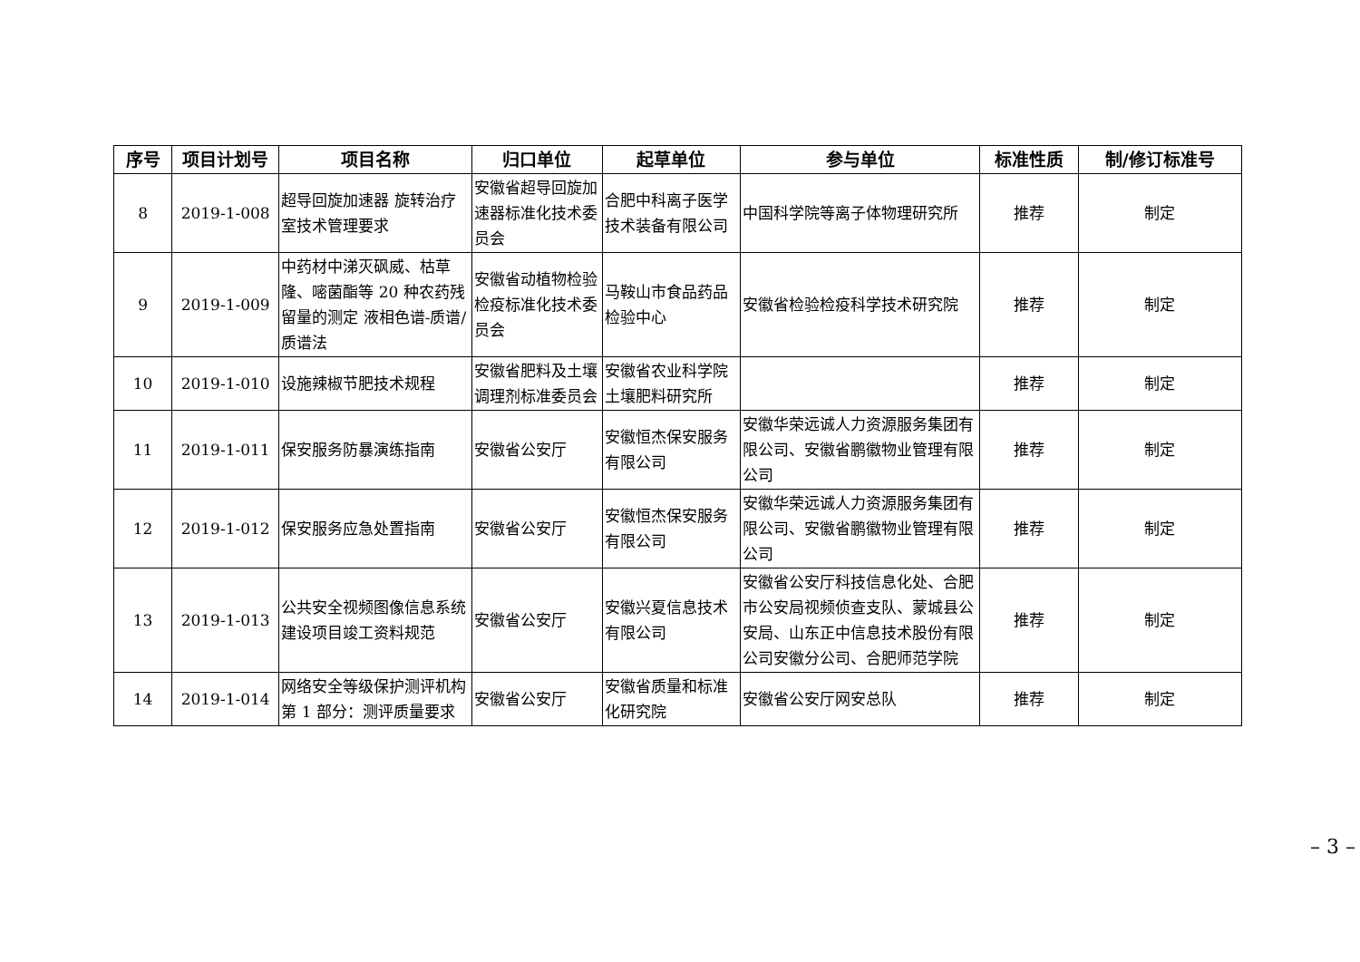| 序号 | 项目计划号 | 项目名称 | 归口单位 | 起草单位 | 参与单位 | 标准性质 | 制/修订标准号 |
| --- | --- | --- | --- | --- | --- | --- | --- |
| 8 | 2019-1-008 | 超导回旋加速器 旋转治疗室技术管理要求 | 安徽省超导回旋加速器标准化技术委员会 | 合肥中科离子医学技术装备有限公司 | 中国科学院等离子体物理研究所 | 推荐 | 制定 |
| 9 | 2019-1-009 | 中药材中涕灭砜威、枯草隆、嘧菌酯等 20 种农药残留量的测定 液相色谱-质谱/质谱法 | 安徽省动植物检验检疫标准化技术委员会 | 马鞍山市食品药品检验中心 | 安徽省检验检疫科学技术研究院 | 推荐 | 制定 |
| 10 | 2019-1-010 | 设施辣椒节肥技术规程 | 安徽省肥料及土壤调理剂标准委员会 | 安徽省农业科学院土壤肥料研究所 | | 推荐 | 制定 |
| 11 | 2019-1-011 | 保安服务防暴演练指南 | 安徽省公安厅 | 安徽恒杰保安服务有限公司 | 安徽华荣远诚人力资源服务集团有限公司、安徽省鹏徽物业管理有限公司 | 推荐 | 制定 |
| 12 | 2019-1-012 | 保安服务应急处置指南 | 安徽省公安厅 | 安徽恒杰保安服务有限公司 | 安徽华荣远诚人力资源服务集团有限公司、安徽省鹏徽物业管理有限公司 | 推荐 | 制定 |
| 13 | 2019-1-013 | 公共安全视频图像信息系统建设项目竣工资料规范 | 安徽省公安厅 | 安徽兴夏信息技术有限公司 | 安徽省公安厅科技信息化处、合肥市公安局视频侦查支队、蒙城县公安局、山东正中信息技术股份有限公司安徽分公司、合肥师范学院 | 推荐 | 制定 |
| 14 | 2019-1-014 | 网络安全等级保护测评机构 第 1 部分：测评质量要求 | 安徽省公安厅 | 安徽省质量和标准化研究院 | 安徽省公安厅网安总队 | 推荐 | 制定 |
– 3 –